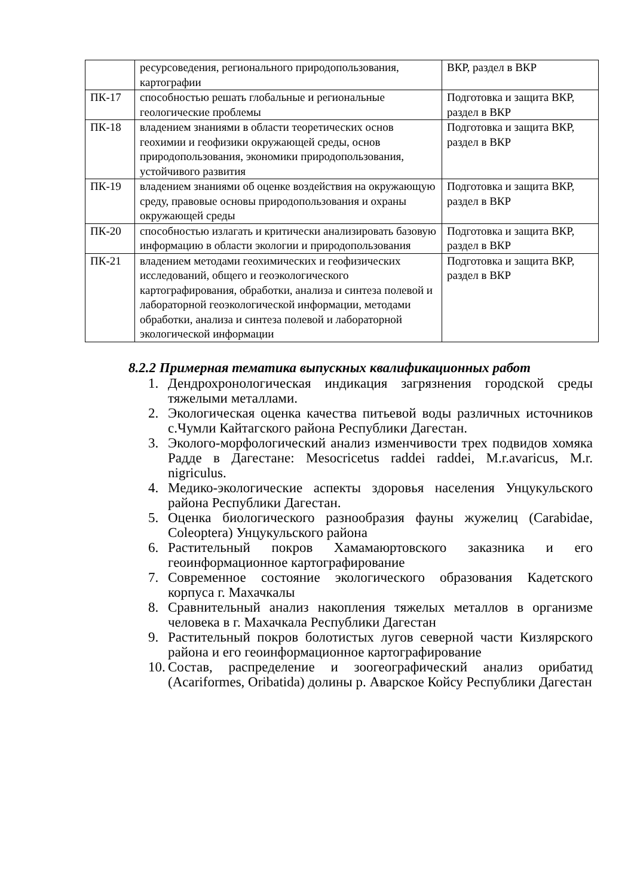| | ресурсоведения, регионального природопользования, картографии | ВКР, раздел в ВКР |
| ПК-17 | способностью решать глобальные и региональные геологические проблемы | Подготовка и защита ВКР, раздел в ВКР |
| ПК-18 | владением знаниями в области теоретических основ геохимии и геофизики окружающей среды, основ природопользования, экономики природопользования, устойчивого развития | Подготовка и защита ВКР, раздел в ВКР |
| ПК-19 | владением знаниями об оценке воздействия на окружающую среду, правовые основы природопользования и охраны окружающей среды | Подготовка и защита ВКР, раздел в ВКР |
| ПК-20 | способностью излагать и критически анализировать базовую информацию в области экологии и природопользования | Подготовка и защита ВКР, раздел в ВКР |
| ПК-21 | владением методами геохимических и геофизических исследований, общего и геоэкологического картографирования, обработки, анализа и синтеза полевой и лабораторной геоэкологической информации, методами обработки, анализа и синтеза полевой и лабораторной экологической информации | Подготовка и защита ВКР, раздел в ВКР |
8.2.2 Примерная тематика выпускных квалификационных работ
1. Дендрохронологическая индикация загрязнения городской среды тяжелыми металлами.
2. Экологическая оценка качества питьевой воды различных источников с.Чумли Кайтагского района Республики Дагестан.
3. Эколого-морфологический анализ изменчивости трех подвидов хомяка Радде в Дагестане: Mesocricetus raddei raddei, M.r.avaricus, M.r. nigriculus.
4. Медико-экологические аспекты здоровья населения Унцукульского района Республики Дагестан.
5. Оценка биологического разнообразия фауны жужелиц (Carabidae, Coleoptera) Унцукульского района
6. Растительный покров Хамамаюртовского заказника и его геоинформационное картографирование
7. Современное состояние экологического образования Кадетского корпуса г. Махачкалы
8. Сравнительный анализ накопления тяжелых металлов в организме человека в г. Махачкала Республики Дагестан
9. Растительный покров болотистых лугов северной части Кизлярского района и его геоинформационное картографирование
10. Состав, распределение и зоогеографический анализ орибатид (Acariformes, Oribatida) долины р. Аварское Койсу Республики Дагестан